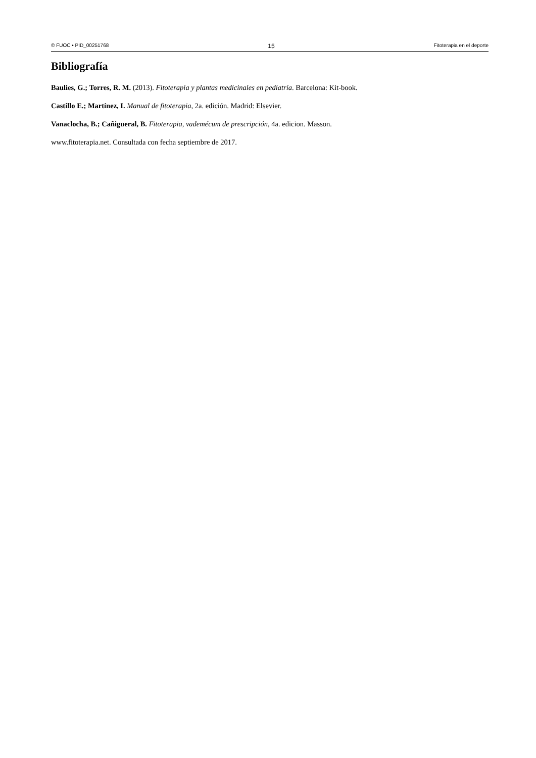© FUOC • PID_00251768 15 Fitoterapia en el deporte
Bibliografía
Baulies, G.; Torres, R. M. (2013). Fitoterapia y plantas medicinales en pediatría. Barcelona: Kit-book.
Castillo E.; Martínez, I. Manual de fitoterapia, 2a. edición. Madrid: Elsevier.
Vanaclocha, B.; Cañigueral, B. Fitoterapia, vademécum de prescripción, 4a. edicion. Masson.
www.fitoterapia.net. Consultada con fecha septiembre de 2017.